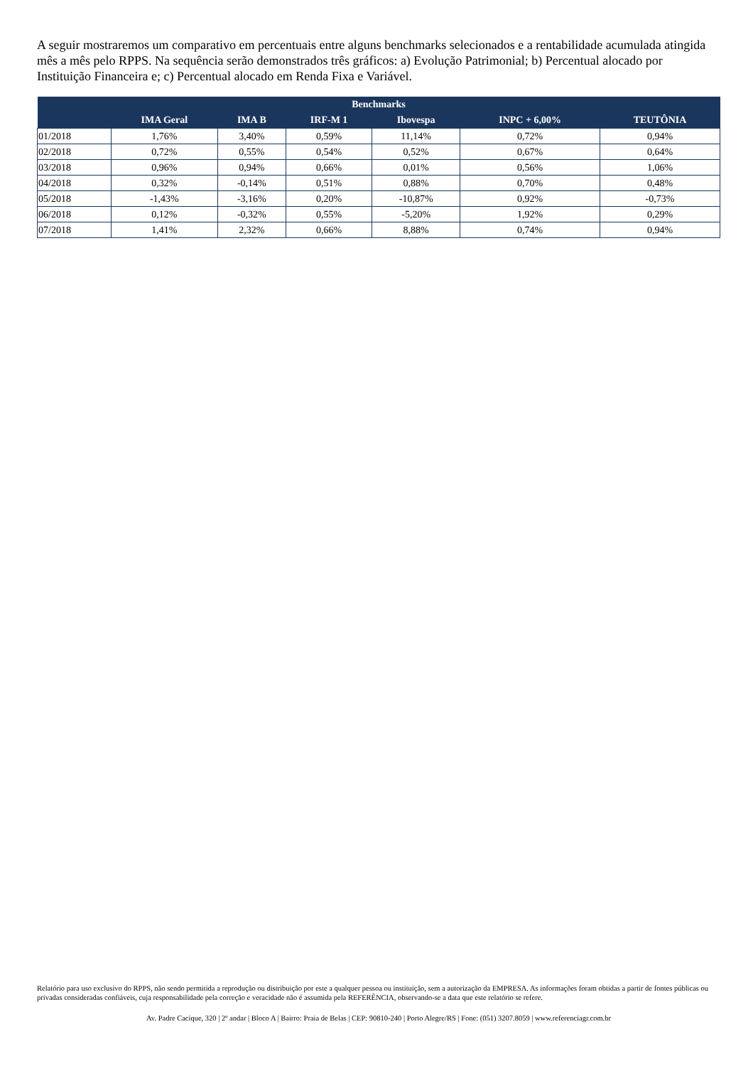A seguir mostraremos um comparativo em percentuais entre alguns benchmarks selecionados e a rentabilidade acumulada atingida mês a mês pelo RPPS. Na sequência serão demonstrados três gráficos: a) Evolução Patrimonial; b) Percentual alocado por Instituição Financeira e; c) Percentual alocado em Renda Fixa e Variável.
| Benchmarks | | | | | | |
| --- | --- | --- | --- | --- | --- | --- |
| | IMA Geral | IMA B | IRF-M 1 | Ibovespa | INPC + 6,00% | TEUTÔNIA |
| 01/2018 | 1,76% | 3,40% | 0,59% | 11,14% | 0,72% | 0,94% |
| 02/2018 | 0,72% | 0,55% | 0,54% | 0,52% | 0,67% | 0,64% |
| 03/2018 | 0,96% | 0,94% | 0,66% | 0,01% | 0,56% | 1,06% |
| 04/2018 | 0,32% | -0,14% | 0,51% | 0,88% | 0,70% | 0,48% |
| 05/2018 | -1,43% | -3,16% | 0,20% | -10,87% | 0,92% | -0,73% |
| 06/2018 | 0,12% | -0,32% | 0,55% | -5,20% | 1,92% | 0,29% |
| 07/2018 | 1,41% | 2,32% | 0,66% | 8,88% | 0,74% | 0,94% |
Relatório para uso exclusivo do RPPS, não sendo permitida a reprodução ou distribuição por este a qualquer pessoa ou instituição, sem a autorização da EMPRESA. As informações foram obtidas a partir de fontes públicas ou privadas consideradas confiáveis, cuja responsabilidade pela correção e veracidade não é assumida pela REFERÊNCIA, observando-se a data que este relatório se refere.
Av. Padre Cacique, 320 | 2º andar | Bloco A | Bairro: Praia de Belas | CEP: 90810-240 | Porto Alegre/RS | Fone: (051) 3207.8059 | www.referenciagr.com.br